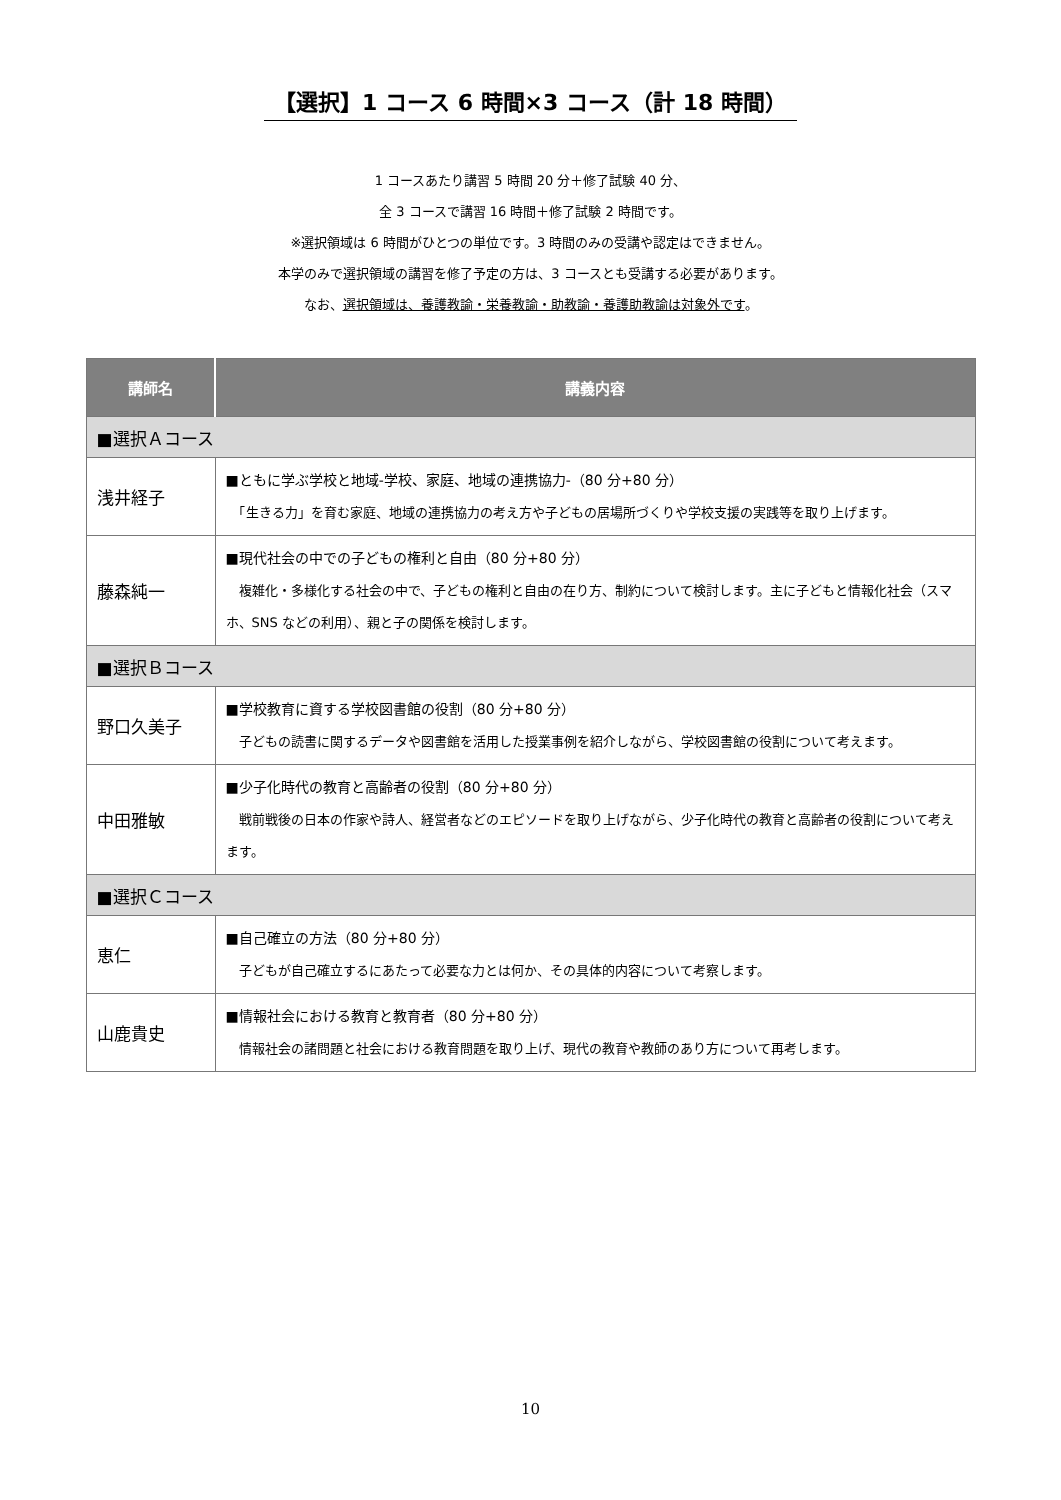【選択】1 コース 6 時間×3 コース（計 18 時間）
1 コースあたり講習 5 時間 20 分＋修了試験 40 分、
全 3 コースで講習 16 時間＋修了試験 2 時間です。
※選択領域は 6 時間がひとつの単位です。3 時間のみの受講や認定はできません。
本学のみで選択領域の講習を修了予定の方は、3 コースとも受講する必要があります。
なお、選択領域は、養護教諭・栄養教諭・助教諭・養護助教諭は対象外です。
| 講師名 | 講義内容 |
| --- | --- |
| ■選択Ａコース | |
| 浅井経子 | ■ともに学ぶ学校と地域-学校、家庭、地域の連携協力-（80 分+80 分） 「生きる力」を育む家庭、地域の連携協力の考え方や子どもの居場所づくりや学校支援の実践等を取り上げます。 |
| 藤森純一 | ■現代社会の中での子どもの権利と自由（80 分+80 分） 複雑化・多様化する社会の中で、子どもの権利と自由の在り方、制約について検討します。主に子どもと情報化社会（スマホ、SNS などの利用）、親と子の関係を検討します。 |
| ■選択Ｂコース | |
| 野口久美子 | ■学校教育に資する学校図書館の役割（80 分+80 分） 子どもの読書に関するデータや図書館を活用した授業事例を紹介しながら、学校図書館の役割について考えます。 |
| 中田雅敏 | ■少子化時代の教育と高齢者の役割（80 分+80 分） 戦前戦後の日本の作家や詩人、経営者などのエピソードを取り上げながら、少子化時代の教育と高齢者の役割について考えます。 |
| ■選択Ｃコース | |
| 恵仁 | ■自己確立の方法（80 分+80 分） 子どもが自己確立するにあたって必要な力とは何か、その具体的内容について考察します。 |
| 山鹿貴史 | ■情報社会における教育と教育者（80 分+80 分） 情報社会の諸問題と社会における教育問題を取り上げ、現代の教育や教師のあり方について再考します。 |
10